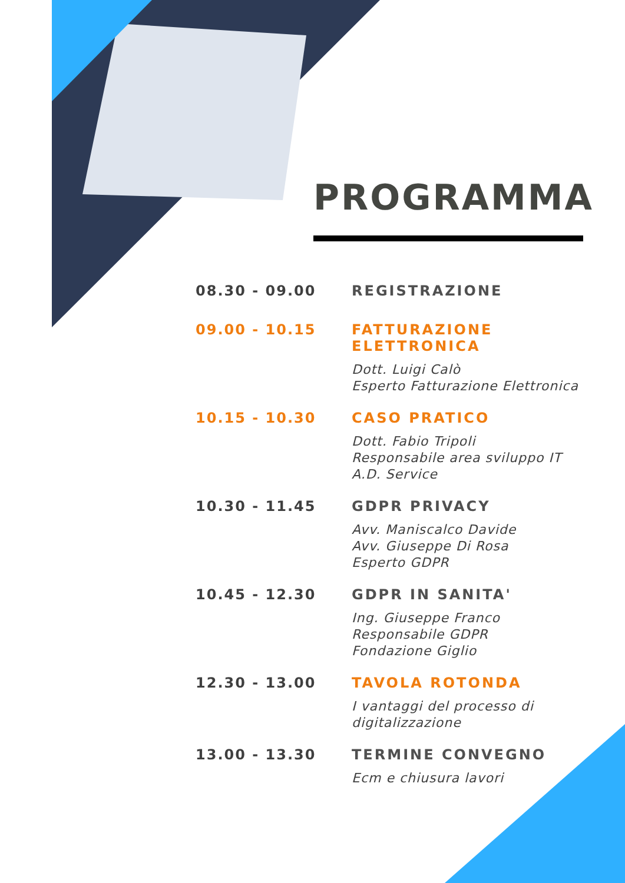PROGRAMMA
08.30 - 09.00 REGISTRAZIONE
09.00 - 10.15 FATTURAZIONE ELETTRONICA
Dott. Luigi Calò
Esperto Fatturazione Elettronica
10.15 - 10.30 CASO PRATICO
Dott. Fabio Tripoli
Responsabile area sviluppo IT
A.D. Service
10.30 - 11.45 GDPR PRIVACY
Avv. Maniscalco Davide
Avv. Giuseppe Di Rosa
Esperto GDPR
10.45 - 12.30 GDPR IN SANITA'
Ing. Giuseppe Franco
Responsabile GDPR
Fondazione Giglio
12.30 - 13.00 TAVOLA ROTONDA
I vantaggi del processo di
digitalizzazione
13.00 - 13.30 TERMINE CONVEGNO
Ecm e chiusura lavori